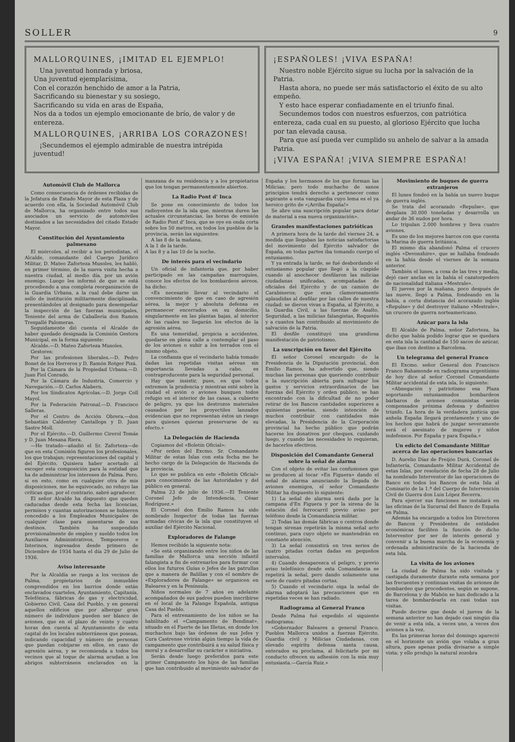SOLLER 9
MALLORQUINES, ¡IMITAD EL EJEMPLO!
Una juventud honrada y briosa,
Una juventud ejemplarísima,
Con el corazón henchido de amor a la Patria,
Sacrificando su bienestar y su sosiego,
Sacrificando su vida en aras de España,
Nos da a todos un ejemplo emocionante de brío, de valor y de entereza.
MALLORQUINES, ¡ARRIBA LOS CORAZONES!
¡Secundemos el ejemplo admirable de nuestra intrépida juventud!
¡ESPAÑOLES! ¡VIVA ESPAÑA!
Nuestro noble Ejército sigue su lucha por la salvación de la Patria.
Hasta ahora, no puede ser más satisfactorio el éxito de su alto empeño.
Y esto hace esperar confiadamente en el triunfo final.
Secundemos todos con nuestros esfuerzos, con patriótica entereza, cada cual en su puesto, al glorioso Ejército que lucha por tan elevada causa.
Para que así pueda ver cumplido su anhelo de salvar a la amada Patria.
¡VIVA ESPAÑA! ¡VIVA SIEMPRE ESPAÑA!
Automóvil Club de Mallorca
Como consecuencia de órdenes recibidas de la Jefatura de Estado Mayor de esta Plaza y de acuerdo con ella, la Sociedad Automóvil Club de Mallorca, ha organizado entre todos sus asociados un servicio de automóviles destinados a las necesidades del citado Estado Mayor.
Constitución del Ayuntamiento palmesano
El miércoles, al recibir a los periodistas, el Alcalde, comandante del Cuerpo Jurídico Militar, D. Mateo Zaforteza Musoles, les habló, en primer término, de la nueva visita hecha a nuestra ciudad, al medio día, por un avión enemigo. Luego les informó de que se está procediendo a una completa reorganización de la Guardia Urbana, a la cual debe darse un sello de institución militarmente disciplinada, presentándoles al designado para desempeñar la inspección de las fuerzas municipales, Teniente del arma de Caballería don Ramón Trespallé Palomeras.
Seguidamente dió cuenta el Alcalde de haber quedado designada la Comisión Gestora Municipal, en la forma siguiente:
Alcalde.—D. Mateo Zaforteza Musoles.
Gestores:
Por las profesiones liberales.—D. Pedro Bonet de los Herreros y D. Ramón Rotger Pizá.
Por la Cámara de la Propiedad Urbana.—D. Juan Fiol Conrado.
Por la Cámara de Industria, Comercio y Navegación.—D. Carlos Alabern.
Por los Sindicatos Agrícolas.—D. Jorge Coll Mayol.
Por la Federación Patronal.—D. Francisco Salleras.
Por el Centro de Acción Obrera.—don Sebastián Caldentey Cantallops y D. Juan Sastre Moll.
Por el Ejército.—D. Guillermo Cirerol Tomás y D. Juan Mesana Riera.
—He tratado—añadió el Sr. Zaforteza—de que en esta Comisión figuren los profesionales, los que trabajan; representaciones del capital y del Ejército. Quisiera haber acertado al escoger esta composición para la entidad que ha de administrar los intereses de Palma. Pero, si en esto, como en cualquier otra de mis disposiciones, me he equivocado, no rehuyo las críticas que, por el contrario, sabré agradecer.
El señor Alcalde ha dispuesto que queden caducadas desde esta fecha las licencias, permisos y cuantas autorizaciones se hubieren concedido a los Empleados Municipales de cualquier clase para ausentarse de sus destinos. También ha suspendido provisionalmente de empleo y sueldo todos los Auxiliares Administrativos, Temporeros e Interinos, ingresados desde primero de Diciembre de 1934 hasta el día 29 de Julio de 1936.
Aviso interesante
Por la Alcaldía se ruega a los vecinos de Palma, propietarios de inmuebles comprendidos en los barrios donde están enclavados cuarteles, Ayuntamiento, Capitanía, Telefónica, fábricas de gas y electricidad, Gobierno Civil, Casa del Pueblo, y en general aquellos edificios que por albergar gran número de individuos pueden ser blanco de aviones, que en el plazo de veinte y cuatro horas den cuenta al Ayuntamiento de esta capital de los locales subterráneos que posean, indicando capacidad y número de personas que puedan cobijarse en ellos, en caso de agresión aérea, y se recomienda a todos los vecinos que al toque de alarma acudan a los abrigos subterráneos enclavados en la manzana de su residencia y a los propietarios que los tengan permanentemente abiertos.
La Radio Pont d' Inca
Se pone en conocimiento de todos los radioyentes de la isla que, mientras duren las actuales circunstancias, las horas de emisión de Radio Pont d' Inca, que se oye en onda corta sobre los 50 metros, en todos los pueblos de la provincia, serán las siguientes:
A las 8 de la mañana.
A la 1 de la tarde.
A las 8 y a las 10 de la noche.
De interés para el vecindario
Un oficial de infantería que, por haber participado en las campañas marroquíes, conoce los efectos de los bombardeos aéreos, ha dicho:
«Es necesario llevar al vecindario el convencimiento de que en caso de agresión aérea, la mejor y absoluta defensa es permanecer encerrados en su domicilio, singularmente en las plantas bajas, al interior de las cuales no llegarán los efectos de la agresión aérea.
Es una temeridad, propicia a accidentes, quedarse en plena calle a contemplar el paso de los aviones o subir a los terrados con el mismo objeto.
La confianza que el vecindario había tomado dadas las repetidas visitas aéreas sin importancia llevadas a cabo, es contraproducente para la seguridad personal.
Hay que insistir, pues, en que todos extremen la prudencia y mientras esté sobre la ciudad el avión o aviones busquen todos refugio en el interior de las casas, a cubierto de peligro, ya que los destrozos materiales causados por los proyectiles lanzados evidencian que no representan éstos un riesgo para quienes quieran preservarse de su efecto.»
La Delegación de Hacienda
Copiamos del «Boletín Oficial»:
«Por orden del Excmo. Sr. Comandante Militar de estas Islas con esta fecha me he hecho cargo de la Delegación de Hacienda de la provincia.
Lo que se publica en este «Boletín Oficial» para conocimiento de las Autoridades y del público en general.
Palma 23 de julio de 1936.—El Teniente Coronel Jefe de Intendencia, César Rodríguez.»
El Coronel don Emilio Ramos ha sido nombrado Inspector de todas las fuerzas armadas cívicas de la isla que constituyen el auxiliar del Ejército Nacional.
Exploradores de Falange
Hemos recibido la siguiente nota:
«Se está organizando entre los niños de las familias de Mallorca una sección infantil falangista a fin de entrenarlos para formar con ellos los futuros Guías o Jefes de las patrullas que a manera de Balillas y con el nombre de «Exploradores de Falange» se organicen en Baleares y en la Península.
Niños normales de 7 años en adelante acompañados de sus padres pueden inscribirse en el local de la Falange Española, antigua Casa del Pueblo.
Para el entrenamiento de los niños se ha habilitado el «Campamento de Bendinat», situado en el Fuerte de las Illetas, en donde los muchachos bajo las órdenes de sus Jefes y Cura Castrense vivirán algún tiempo la vida de campamento que contribuirá a su salud física y moral y a desarrollar su carácter e iniciativa.
Serán desde luego preferidos para este primer Campamento los hijos de las familias que han contribuido al movimiento salvador de España y los hermanos de los que forman las Milicias; pero todo muchacho de sanos principios tendrá derecho a pertenecer como aspirante a esta vanguardia cuyo lema es el ya heroico grito de «¡Arriba España!»
Se abre una suscripción popular para dotar de material a esa nueva organización».
Grandes manifestaciones patrióticas
A primera hora de la tarde del viernes 24, a medida que llegaban las noticias satisfactorias del movimiento del Ejército salvador de España, en todas partes iba tomando cuerpo el entusiasmo.
Y ya entrada la tarde, se fué desbordando el entusiasmo popular que llegó a la cúspide cuando al anochecer desfilaron las milicias ciudadanas unificadas, acompañadas de oficiales del Ejército y de un camión de Carabineros; que eran clamorosamente aplaudidas al desfilar por las calles de nuestra ciudad: se dieron vivas a España, al Ejército, a la Guardia Civil, a las fuerzas de Asalto, Seguridad, a las milicias falangistas, Requetés y a cuantos han contribuido al movimiento de salvación de la Patria.
El desfile constituyó una grandiosa manifestación de patriotismo.
La suscripción en favor del Ejército
El señor Coronel encargado de la Presidencia de la Diputación provincial, don Emilio Ramos, ha advertido que, siendo muchas las personas que queriendo contribuir a la suscripción abierta para sufragar los gastos y servicios extraordinarios de las fuerzas del Ejército y orden público, se han encontrado con la dificultad de no poder retirar de los Bancos cantidades superiores a quinientas pesetas, siendo intención de muchos contribuir con cantidades más elevadas, la Presidencia de la Corporación provincial ha hecho público que podrán hacerse los donativos por cheques, cuidando luego, y cuando las necesidades lo requieran, de hacerlos efectivos.
Disposición del Comandante General sobre la señal de alarma
Con el objeto de evitar las confusiones que se producen al tocar «En Figuera» dando el señal de alarma anunciando la llegada de aviones enemigos, el señor Comandante Militar ha dispuesto lo siguiente:
1) La señal de alarma será dada por la campana d'En Figuera y por la sirena de la estación del ferrocarril previo aviso por teléfono desde la Comandancia militar.
2) Todas las demás fábricas o centros donde tengan sirenas repetirán la misma señal acto continuo, para cuyo objeto se mantendrán en constante atención.
3) La señal consistirá en tres series de cuatro pitadas cortas dadas en pequeños intervalos.
4) Cuando desaparezca el peligro, y previo aviso telefónico desde esta Comandancia se repetirá la señal, pero dando solamente una serie de cuatro pitadas cortas.
5) Cuando el vecindario oiga la señal de alarma adoptará las precauciones que en repetidas veces se han radiado.
Radiograma al General Franco
Desde Palma fué expedido el siguiente radiograma:
«Gobernador Baleares a general Franco. Pueblos Mallorca unidos a fuerzas Ejército, Guardia civil y Milicias Ciudadanas, con elevado espíritu defensa santa causa, enterados su proclama, al felicitarle por mi conducto ofrecen su adhesión con la mía muy entusiasta.—García Ruiz.»
Movimiento de buques de guerra extranjeros
El lunes fondeó en la bahía un nuevo buque de guerra inglés.
Se trata del acorazado «Repulse», que desplaza 30.000 toneladas y desarrolla un andar de 36 nudos por hora.
Lo tripulan 2.000 hombres y lleva cuatro aviones.
Es uno de los mejores barcos con que cuenta la Marina de guerra británica.
El mismo día abandonó Palma el crucero inglés «Devonshire», que se hallaba fondeado en la bahía desde el viernes de la semana anterior.
También el lunes, a cosa de las tres y media, dejó caer anclas en la bahía el cazatorpedero de nacionalidad italiana «Mestrale».
El jueves por la mañana, poco después de las nueve, llegó a Palma, fondeando en la bahía, a corta distancia del acorazado inglés «Repulse» y del destroyer italiano «Mestrale», un crucero de guerra norteamericano.
Azúcar para la isla
El Alcalde de Palma, señor Zaforteza, ha dicho que había podido lograr que se quedara en esta isla la cantidad de 150 sacos de azúcar, que iban con destino a Barcelona.
Un telegrama del general Franco
El Excmo. señor General don Francisco Franco Bahamonde en radiograma urgentísimo de hoy dice al señor Coronel Comandante Militar accidental de esta isla, lo siguiente:
«Abnegación y patriotismo esa Plaza soportando entusiasmados bombardeos bárbaros de aviones comunistas serán compensados próxima defensa y definitivo triunfo. La hora de la verdadera justicia que anhela España llegará prontamente y uno de los hechos que habrá de juzgar severamente será el asesinato de mujeres y niños indefensos. Por España y para España.»
Un edicto del Comandante Militar acerca de las operaciones bancarias
D. Aurelio Díaz de Freijóo Durá, Coronel de Infantería, Comandante Militar Accidental de estas Islas, por resolución de fecha 28 de Julio ha nombrado Interventor de las operaciones de Banco en todos los Bancos de esta Isla al Comisario de la 1.ª del Cuerpo de Intervención Civil de Guerra don Luis López Becerra.
Para ejercer sus funciones se instalará en las oficinas de la Sucursal del Banco de España en Palma.
Además ha encargado a todos los Directores de Bancos y Presidentes de entidades económicas faciliten la función de dicho Interventor por ser de interés general y convenir a la buena marcha de la economía y ordenada administración de la hacienda de esta Isla.
La visita de los aviones
La ciudad de Palma ha sido visitada y castigada duramente durante esta semana por las frecuentes y continuas visitas de aviones de bombardeo que procedentes, según se supone, de Barcelona y de Mahón se han dedicado a la tarea de bombardearla en casi todas sus visitas.
Puede decirse que desde el jueves de la semana anterior no han dejado casi ningún día de venir a esta isla, a veces uno, a veces dos aviones a la vez.
En las primeras horas del domingo apareció en el horizonte un avión que volaba a gran altura, pues apenas podía divisarse a simple vista; y ello produjo la natural zozobra